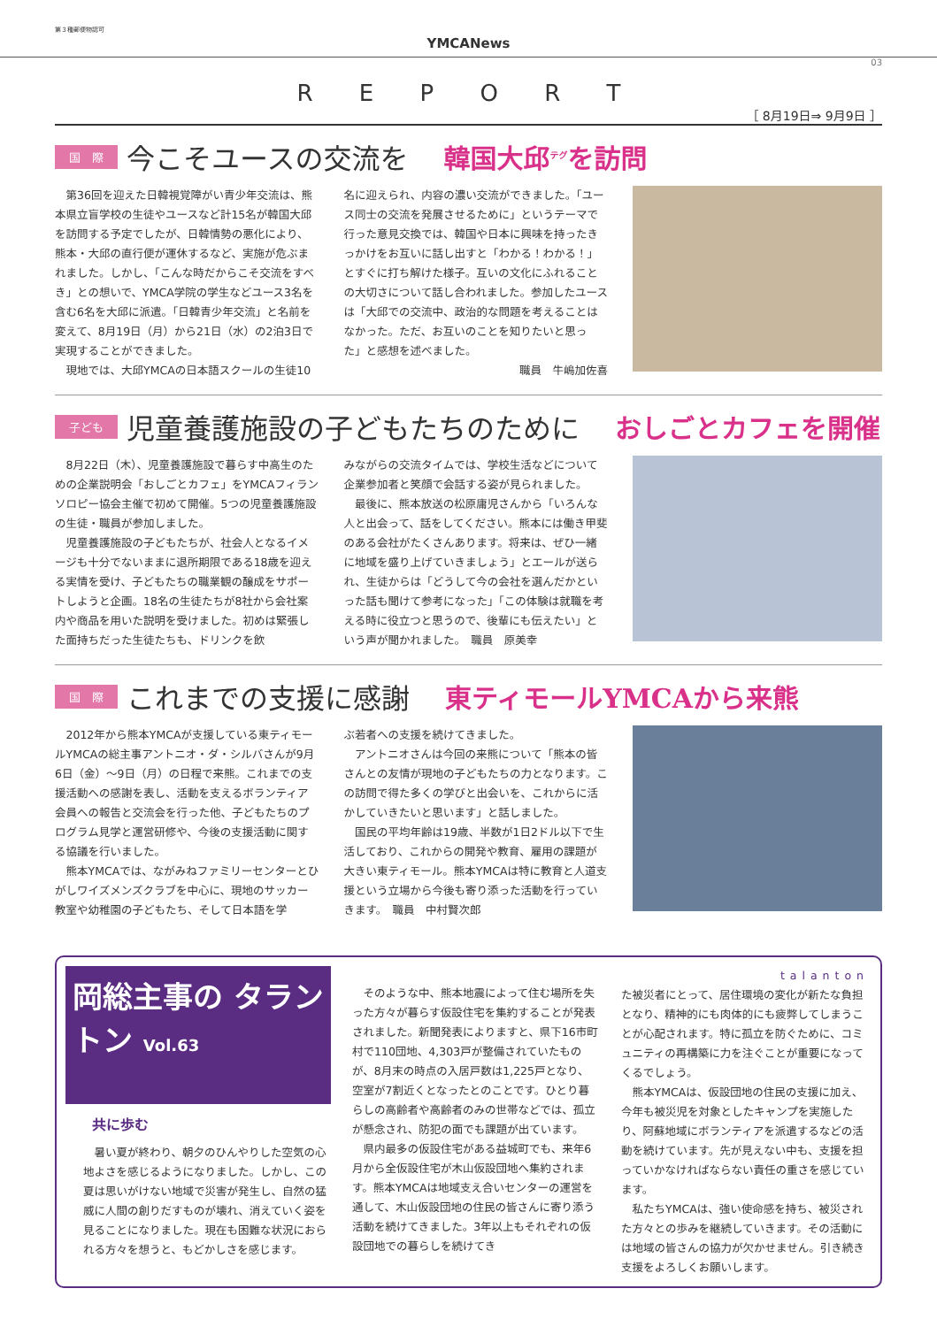第３種郵便物認可
YMCANews
03
R E P O R T
［ 8月19日⇒ 9月9日 ］
国　際 今こそユースの交流を 韓国大邱<sup>テグ</sup>を訪問
第36回を迎えた日韓視覚障がい青少年交流は、熊本県立盲学校の生徒やユースなど計15名が韓国大邱を訪問する予定でしたが、日韓情勢の悪化により、熊本・大邱の直行便が運休するなど、実施が危ぶまれました。しかし、「こんな時だからこそ交流をすべき」との想いで、YMCA学院の学生などユース3名を含む6名を大邱に派遣。「日韓青少年交流」と名前を変えて、8月19日（月）から21日（水）の2泊3日で実現することができました。
現地では、大邱YMCAの日本語スクールの生徒10
名に迎えられ、内容の濃い交流ができました。「ユース同士の交流を発展させるために」というテーマで行った意見交換では、韓国や日本に興味を持ったきっかけをお互いに話し出すと「わかる！わかる！」とすぐに打ち解けた様子。互いの文化にふれることの大切さについて話し合われました。参加したユースは「大邱での交流中、政治的な問題を考えることはなかった。ただ、お互いのことを知りたいと思った」と感想を述べました。
職員　牛嶋加佐喜
子ども 児童養護施設の子どもたちのために おしごとカフェを開催
8月22日（木）、児童養護施設で暮らす中高生のための企業説明会「おしごとカフェ」をYMCAフィランソロピー協会主催で初めて開催。5つの児童養護施設の生徒・職員が参加しました。
児童養護施設の子どもたちが、社会人となるイメージも十分でないままに退所期限である18歳を迎える実情を受け、子どもたちの職業観の醸成をサポートしようと企画。18名の生徒たちが8社から会社案内や商品を用いた説明を受けました。初めは緊張した面持ちだった生徒たちも、ドリンクを飲
みながらの交流タイムでは、学校生活などについて企業参加者と笑顔で会話する姿が見られました。
最後に、熊本放送の松原庸児さんから「いろんな人と出会って、話をしてください。熊本には働き甲斐のある会社がたくさんあります。将来は、ぜひ一緒に地域を盛り上げていきましょう」とエールが送られ、生徒からは「どうして今の会社を選んだかといった話も聞けて参考になった」「この体験は就職を考える時に役立つと思うので、後輩にも伝えたい」という声が聞かれました。　職員　原美幸
国　際 これまでの支援に感謝 東ティモールYMCAから来熊
2012年から熊本YMCAが支援している東ティモールYMCAの総主事アントニオ・ダ・シルバさんが9月6日（金）～9日（月）の日程で来熊。これまでの支援活動への感謝を表し、活動を支えるボランティア会員への報告と交流会を行った他、子どもたちのプログラム見学と運営研修や、今後の支援活動に関する協議を行いました。
熊本YMCAでは、ながみねファミリーセンターとひがしワイズメンズクラブを中心に、現地のサッカー教室や幼稚園の子どもたち、そして日本語を学
ぶ若者への支援を続けてきました。
アントニオさんは今回の来熊について「熊本の皆さんとの友情が現地の子どもたちの力となります。この訪問で得た多くの学びと出会いを、これからに活かしていきたいと思います」と話しました。
国民の平均年齢は19歳、半数が1日2ドル以下で生活しており、これからの開発や教育、雇用の課題が大きい東ティモール。熊本YMCAは特に教育と人道支援という立場から今後も寄り添った活動を行っていきます。　職員　中村賢次郎
岡総主事の タラン トン Vol.63
共に歩む
暑い夏が終わり、朝夕のひんやりした空気の心地よさを感じるようになりました。しかし、この夏は思いがけない地域で災害が発生し、自然の猛威に人間の創りだすものが壊れ、消えていく姿を見ることになりました。現在も困難な状況におられる方々を想うと、もどかしさを感じます。
そのような中、熊本地震によって住む場所を失った方々が暮らす仮設住宅を集約することが発表されました。新聞発表によりますと、県下16市町村で110団地、4,303戸が整備されていたものが、8月末の時点の入居戸数は1,225戸となり、空室が7割近くとなったとのことです。ひとり暮らしの高齢者や高齢者のみの世帯などでは、孤立が懸念され、防犯の面でも課題が出ています。
県内最多の仮設住宅がある益城町でも、来年6月から全仮設住宅が木山仮設団地へ集約されます。熊本YMCAは地域支え合いセンターの運営を通して、木山仮設団地の住民の皆さんに寄り添う活動を続けてきました。3年以上もそれぞれの仮設団地での暮らしを続けてき
talanton
た被災者にとって、居住環境の変化が新たな負担となり、精神的にも肉体的にも疲弊してしまうことが心配されます。特に孤立を防ぐために、コミュニティの再構築に力を注ぐことが重要になってくるでしょう。
熊本YMCAは、仮設団地の住民の支援に加え、今年も被災児を対象としたキャンプを実施したり、阿蘇地域にボランティアを派遣するなどの活動を続けています。先が見えない中も、支援を担っていかなければならない責任の重さを感じています。
私たちYMCAは、強い使命感を持ち、被災された方々との歩みを継続していきます。その活動には地域の皆さんの協力が欠かせません。引き続き支援をよろしくお願いします。